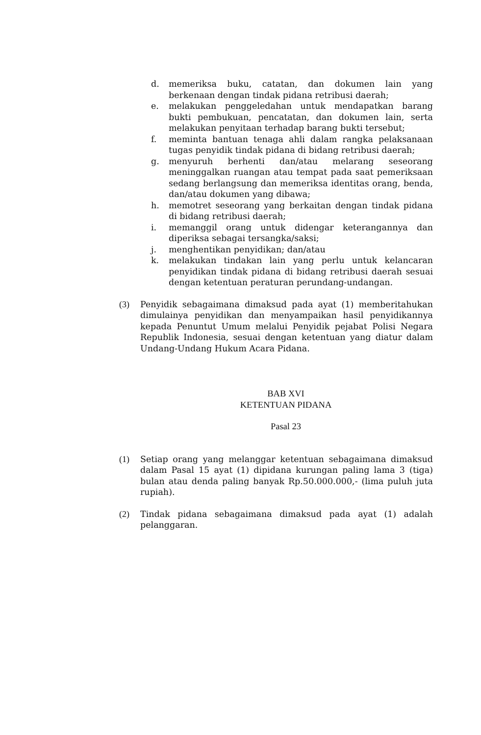d. memeriksa buku, catatan, dan dokumen lain yang berkenaan dengan tindak pidana retribusi daerah;
e. melakukan penggeledahan untuk mendapatkan barang bukti pembukuan, pencatatan, dan dokumen lain, serta melakukan penyitaan terhadap barang bukti tersebut;
f. meminta bantuan tenaga ahli dalam rangka pelaksanaan tugas penyidik tindak pidana di bidang retribusi daerah;
g. menyuruh berhenti dan/atau melarang seseorang meninggalkan ruangan atau tempat pada saat pemeriksaan sedang berlangsung dan memeriksa identitas orang, benda, dan/atau dokumen yang dibawa;
h. memotret seseorang yang berkaitan dengan tindak pidana di bidang retribusi daerah;
i. memanggil orang untuk didengar keterangannya dan diperiksa sebagai tersangka/saksi;
j. menghentikan penyidikan; dan/atau
k. melakukan tindakan lain yang perlu untuk kelancaran penyidikan tindak pidana di bidang retribusi daerah sesuai dengan ketentuan peraturan perundang-undangan.
(3) Penyidik sebagaimana dimaksud pada ayat (1) memberitahukan dimulainya penyidikan dan menyampaikan hasil penyidikannya kepada Penuntut Umum melalui Penyidik pejabat Polisi Negara Republik Indonesia, sesuai dengan ketentuan yang diatur dalam Undang-Undang Hukum Acara Pidana.
BAB XVI
KETENTUAN PIDANA
Pasal 23
(1) Setiap orang yang melanggar ketentuan sebagaimana dimaksud dalam Pasal 15 ayat (1) dipidana kurungan paling lama 3 (tiga) bulan atau denda paling banyak Rp.50.000.000,- (lima puluh juta rupiah).
(2) Tindak pidana sebagaimana dimaksud pada ayat (1) adalah pelanggaran.